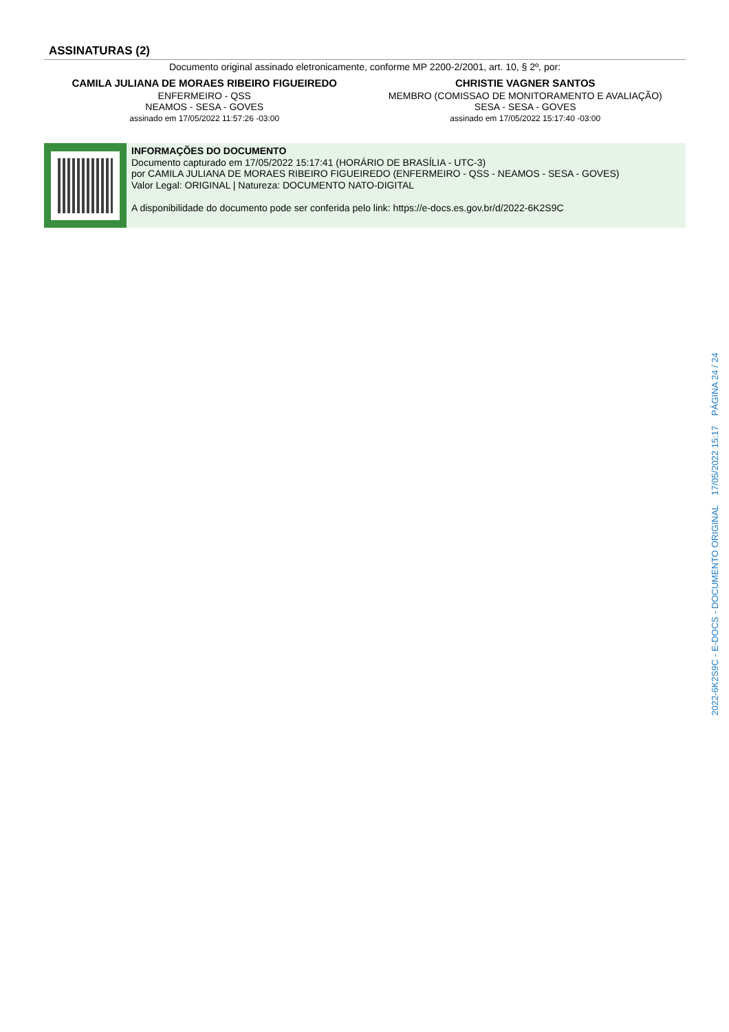ASSINATURAS (2)
Documento original assinado eletronicamente, conforme MP 2200-2/2001, art. 10, § 2º, por:
CAMILA JULIANA DE MORAES RIBEIRO FIGUEIREDO
ENFERMEIRO - QSS
NEAMOS - SESA - GOVES
assinado em 17/05/2022 11:57:26 -03:00
CHRISTIE VAGNER SANTOS
MEMBRO (COMISSAO DE MONITORAMENTO E AVALIAÇÃO)
SESA - SESA - GOVES
assinado em 17/05/2022 15:17:40 -03:00
INFORMAÇÕES DO DOCUMENTO
Documento capturado em 17/05/2022 15:17:41 (HORÁRIO DE BRASÍLIA - UTC-3)
por CAMILA JULIANA DE MORAES RIBEIRO FIGUEIREDO (ENFERMEIRO - QSS - NEAMOS - SESA - GOVES)
Valor Legal: ORIGINAL | Natureza: DOCUMENTO NATO-DIGITAL
A disponibilidade do documento pode ser conferida pelo link: https://e-docs.es.gov.br/d/2022-6K2S9C
2022-6K2S9C - E-DOCS - DOCUMENTO ORIGINAL 17/05/2022 15:17 PÁGINA 24 / 24